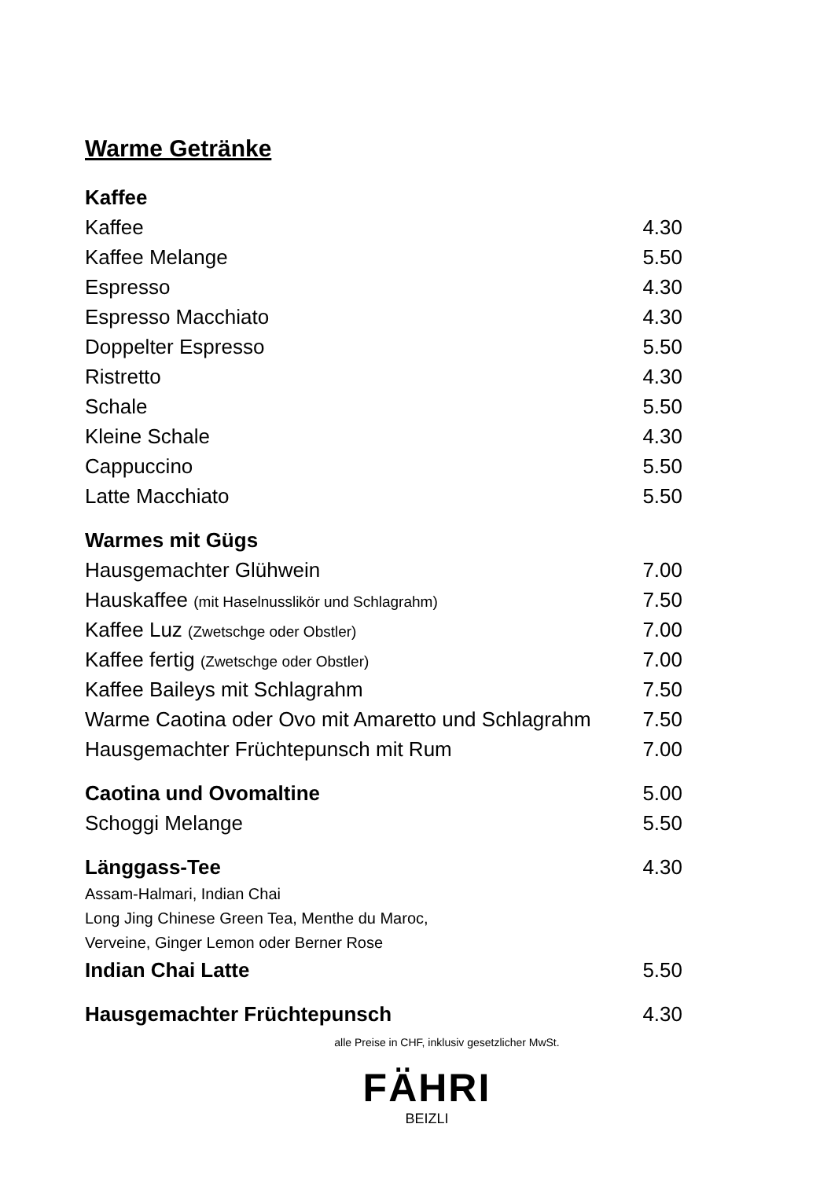Warme Getränke
| Kaffee | |
| Kaffee | 4.30 |
| Kaffee Melange | 5.50 |
| Espresso | 4.30 |
| Espresso Macchiato | 4.30 |
| Doppelter Espresso | 5.50 |
| Ristretto | 4.30 |
| Schale | 5.50 |
| Kleine Schale | 4.30 |
| Cappuccino | 5.50 |
| Latte Macchiato | 5.50 |
| Warmes mit Gügs | |
| Hausgemachter Glühwein | 7.00 |
| Hauskaffee (mit Haselnusslikör und Schlagrahm) | 7.50 |
| Kaffee Luz (Zwetschge oder Obstler) | 7.00 |
| Kaffee fertig (Zwetschge oder Obstler) | 7.00 |
| Kaffee Baileys mit Schlagrahm | 7.50 |
| Warme Caotina oder Ovo mit Amaretto und Schlagrahm | 7.50 |
| Hausgemachter Früchtepunsch mit Rum | 7.00 |
| Caotina und Ovomaltine | 5.00 |
| Schoggi Melange | 5.50 |
| Länggass-Tee | 4.30 |
| Assam-Halmari, Indian Chai | |
| Long Jing Chinese Green Tea, Menthe du Maroc, | |
| Verveine, Ginger Lemon oder Berner Rose | |
| Indian Chai Latte | 5.50 |
| Hausgemachter Früchtepunsch | 4.30 |
alle Preise in CHF, inklusiv gesetzlicher MwSt.
FÄHRI
BEIZLI